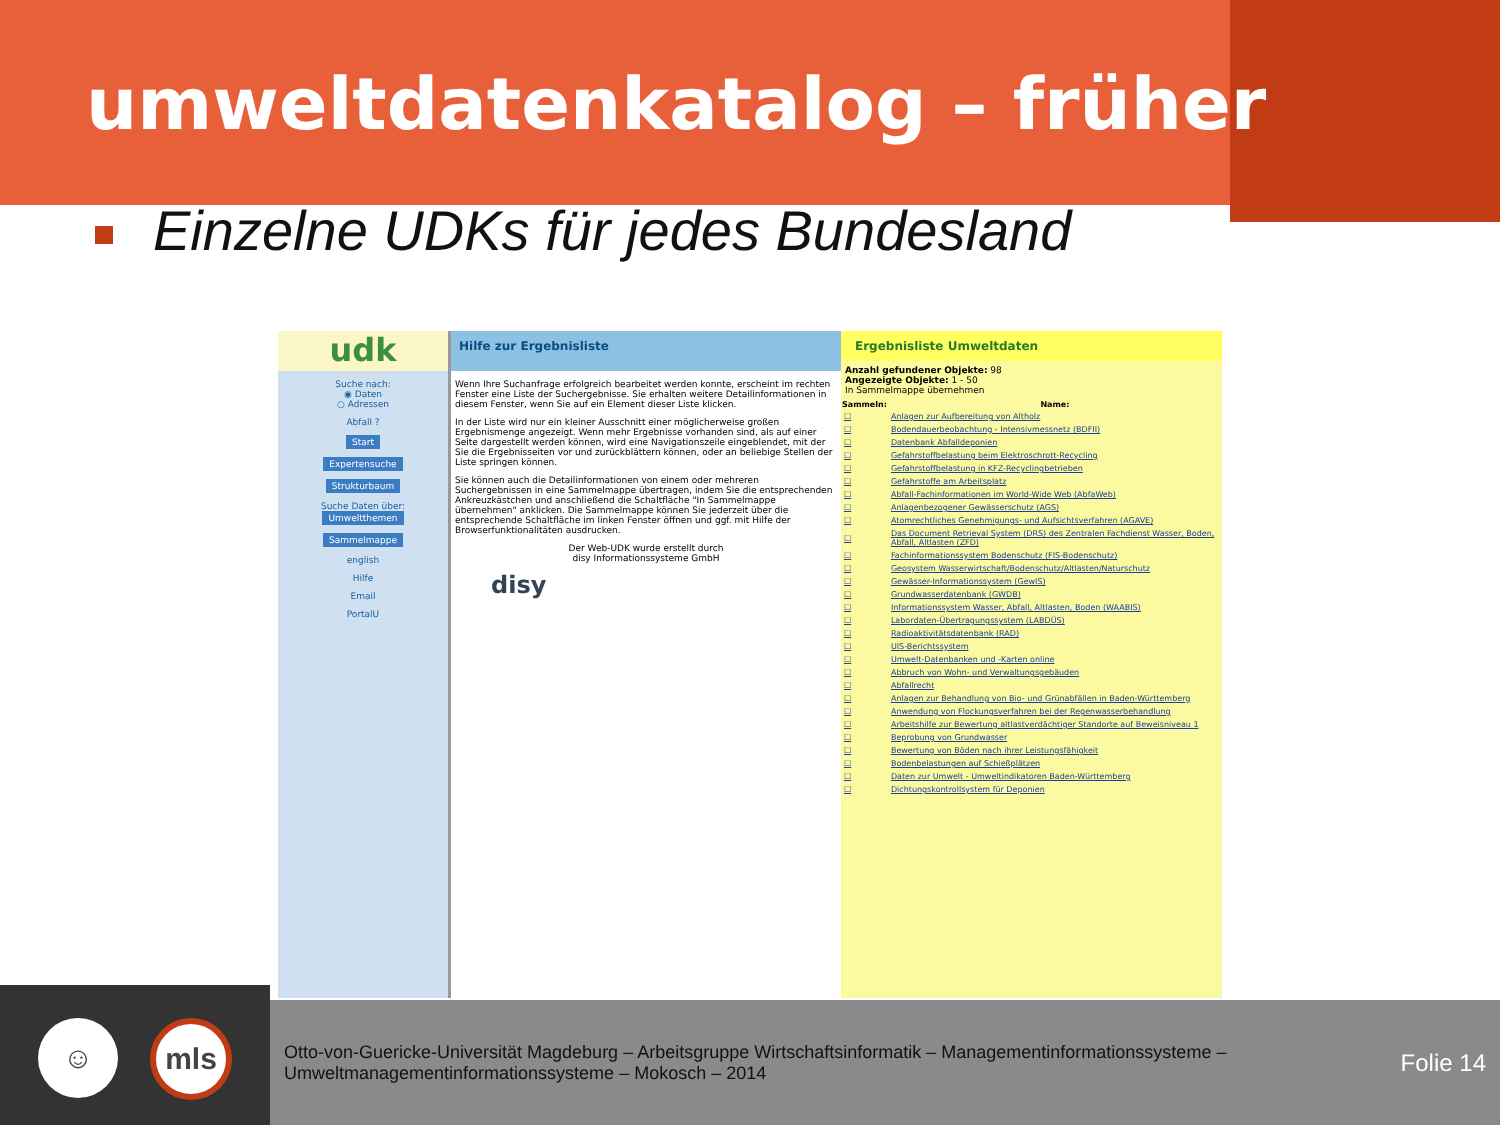umweltdatenkatalog – früher
Einzelne UDKs für jedes Bundesland
udk
Suche nach:
◉ Daten
○ Adressen
Abfall ?
Start
Expertensuche
Strukturbaum
Suche Daten über:
Umweltthemen
Sammelmappe
english
Hilfe
Email
PortalU
Hilfe zur Ergebnisliste
Wenn Ihre Suchanfrage erfolgreich bearbeitet werden konnte, erscheint im rechten Fenster eine Liste der Suchergebnisse. Sie erhalten weitere Detailinformationen in diesem Fenster, wenn Sie auf ein Element dieser Liste klicken.
In der Liste wird nur ein kleiner Ausschnitt einer möglicherweise großen Ergebnismenge angezeigt. Wenn mehr Ergebnisse vorhanden sind, als auf einer Seite dargestellt werden können, wird eine Navigationszeile eingeblendet, mit der Sie die Ergebnisseiten vor und zurückblättern können, oder an beliebige Stellen der Liste springen können.
Sie können auch die Detailinformationen von einem oder mehreren Suchergebnissen in eine Sammelmappe übertragen, indem Sie die entsprechenden Ankreuzkästchen und anschließend die Schaltfläche "In Sammelmappe übernehmen" anklicken. Die Sammelmappe können Sie jederzeit über die entsprechende Schaltfläche im linken Fenster öffnen und ggf. mit Hilfe der Browserfunktionalitäten ausdrucken.
Der Web-UDK wurde erstellt durch
disy Informationssysteme GmbH
disy
Ergebnisliste Umweltdaten
Anzahl gefundener Objekte: 98
Angezeigte Objekte: 1 - 50
In Sammelmappe übernehmen
| Sammeln: | Name: |
| --- | --- |
| ☐ | Anlagen zur Aufbereitung von Altholz |
| ☐ | Bodendauerbeobachtung - Intensivmessnetz (BDFII) |
| ☐ | Datenbank Abfalldeponien |
| ☐ | Gefahrstoffbelastung beim Elektroschrott-Recycling |
| ☐ | Gefahrstoffbelastung in KFZ-Recyclingbetrieben |
| ☐ | Gefahrstoffe am Arbeitsplatz |
| ☐ | Abfall-Fachinformationen im World-Wide Web (AbfaWeb) |
| ☐ | Anlagenbezogener Gewässerschutz (AGS) |
| ☐ | Atomrechtliches Genehmigungs- und Aufsichtsverfahren (AGAVE) |
| ☐ | Das Document Retrieval System (DRS) des Zentralen Fachdienst Wasser, Boden, Abfall, Altlasten (ZFD) |
| ☐ | Fachinformationssystem Bodenschutz (FIS-Bodenschutz) |
| ☐ | Geosystem Wasserwirtschaft/Bodenschutz/Altlasten/Naturschutz |
| ☐ | Gewässer-Informationssystem (GewIS) |
| ☐ | Grundwasserdatenbank (GWDB) |
| ☐ | Informationssystem Wasser, Abfall, Altlasten, Boden (WAABIS) |
| ☐ | Labordaten-Übertragungssystem (LABDÜS) |
| ☐ | Radioaktivitätsdatenbank (RAD) |
| ☐ | UIS-Berichtssystem |
| ☐ | Umwelt-Datenbanken und -Karten online |
| ☐ | Abbruch von Wohn- und Verwaltungsgebäuden |
| ☐ | Abfallrecht |
| ☐ | Anlagen zur Behandlung von Bio- und Grünabfällen in Baden-Württemberg |
| ☐ | Anwendung von Flockungsverfahren bei der Regenwasserbehandlung |
| ☐ | Arbeitshilfe zur Bewertung altlastverdächtiger Standorte auf Beweisniveau 1 |
| ☐ | Beprobung von Grundwasser |
| ☐ | Bewertung von Böden nach ihrer Leistungsfähigkeit |
| ☐ | Bodenbelastungen auf Schießplätzen |
| ☐ | Daten zur Umwelt - Umweltindikatoren Baden-Württemberg |
| ☐ | Dichtungskontrollsystem für Deponien |
☺ mls
Otto-von-Guericke-Universität Magdeburg – Arbeitsgruppe Wirtschaftsinformatik – Managementinformationssysteme – Umweltmanagementinformationssysteme – Mokosch – 2014
Folie 14